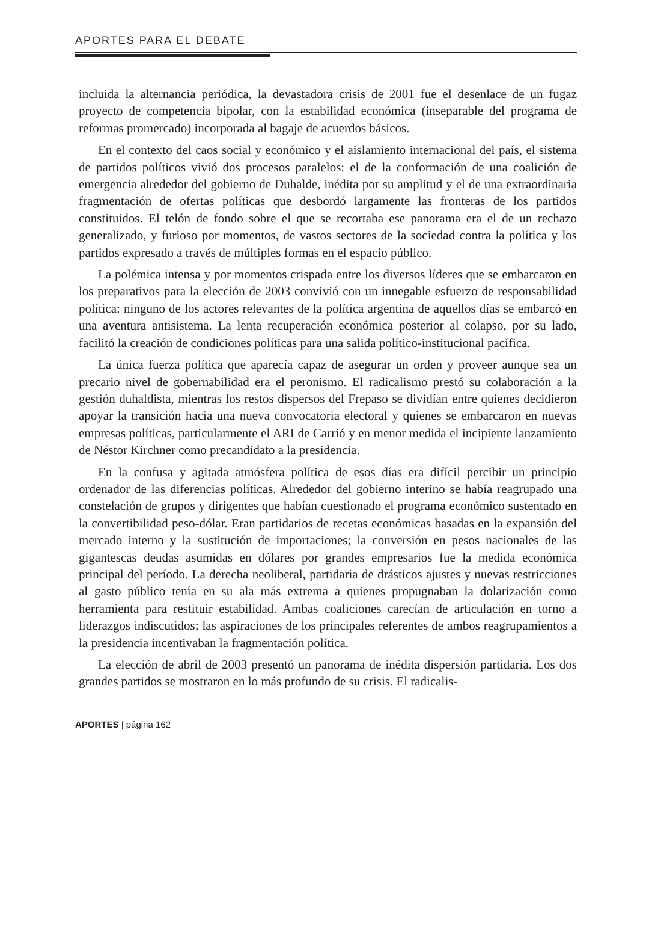APORTES PARA EL DEBATE
incluida la alternancia periódica, la devastadora crisis de 2001 fue el desenlace de un fugaz proyecto de competencia bipolar, con la estabilidad económica (inseparable del programa de reformas promercado) incorporada al bagaje de acuerdos básicos.
En el contexto del caos social y económico y el aislamiento internacional del país, el sistema de partidos políticos vivió dos procesos paralelos: el de la conformación de una coalición de emergencia alrededor del gobierno de Duhalde, inédita por su amplitud y el de una extraordinaria fragmentación de ofertas políticas que desbordó largamente las fronteras de los partidos constituidos. El telón de fondo sobre el que se recortaba ese panorama era el de un rechazo generalizado, y furioso por momentos, de vastos sectores de la sociedad contra la política y los partidos expresado a través de múltiples formas en el espacio público.
La polémica intensa y por momentos crispada entre los diversos líderes que se embarcaron en los preparativos para la elección de 2003 convivió con un innegable esfuerzo de responsabilidad política: ninguno de los actores relevantes de la política argentina de aquellos días se embarcó en una aventura antisistema. La lenta recuperación económica posterior al colapso, por su lado, facilitó la creación de condiciones políticas para una salida político-institucional pacífica.
La única fuerza política que aparecía capaz de asegurar un orden y proveer aunque sea un precario nivel de gobernabilidad era el peronismo. El radicalismo prestó su colaboración a la gestión duhaldista, mientras los restos dispersos del Frepaso se dividían entre quienes decidieron apoyar la transición hacia una nueva convocatoria electoral y quienes se embarcaron en nuevas empresas políticas, particularmente el ARI de Carrió y en menor medida el incipiente lanzamiento de Néstor Kirchner como precandidato a la presidencia.
En la confusa y agitada atmósfera política de esos días era difícil percibir un principio ordenador de las diferencias políticas. Alrededor del gobierno interino se había reagrupado una constelación de grupos y dirigentes que habían cuestionado el programa económico sustentado en la convertibilidad peso-dólar. Eran partidarios de recetas económicas basadas en la expansión del mercado interno y la sustitución de importaciones; la conversión en pesos nacionales de las gigantescas deudas asumidas en dólares por grandes empresarios fue la medida económica principal del período. La derecha neoliberal, partidaria de drásticos ajustes y nuevas restricciones al gasto público tenía en su ala más extrema a quienes propugnaban la dolarización como herramienta para restituir estabilidad. Ambas coaliciones carecían de articulación en torno a liderazgos indiscutidos; las aspiraciones de los principales referentes de ambos reagrupamientos a la presidencia incentivaban la fragmentación política.
La elección de abril de 2003 presentó un panorama de inédita dispersión partidaria. Los dos grandes partidos se mostraron en lo más profundo de su crisis. El radicalis-
APORTES | página 162